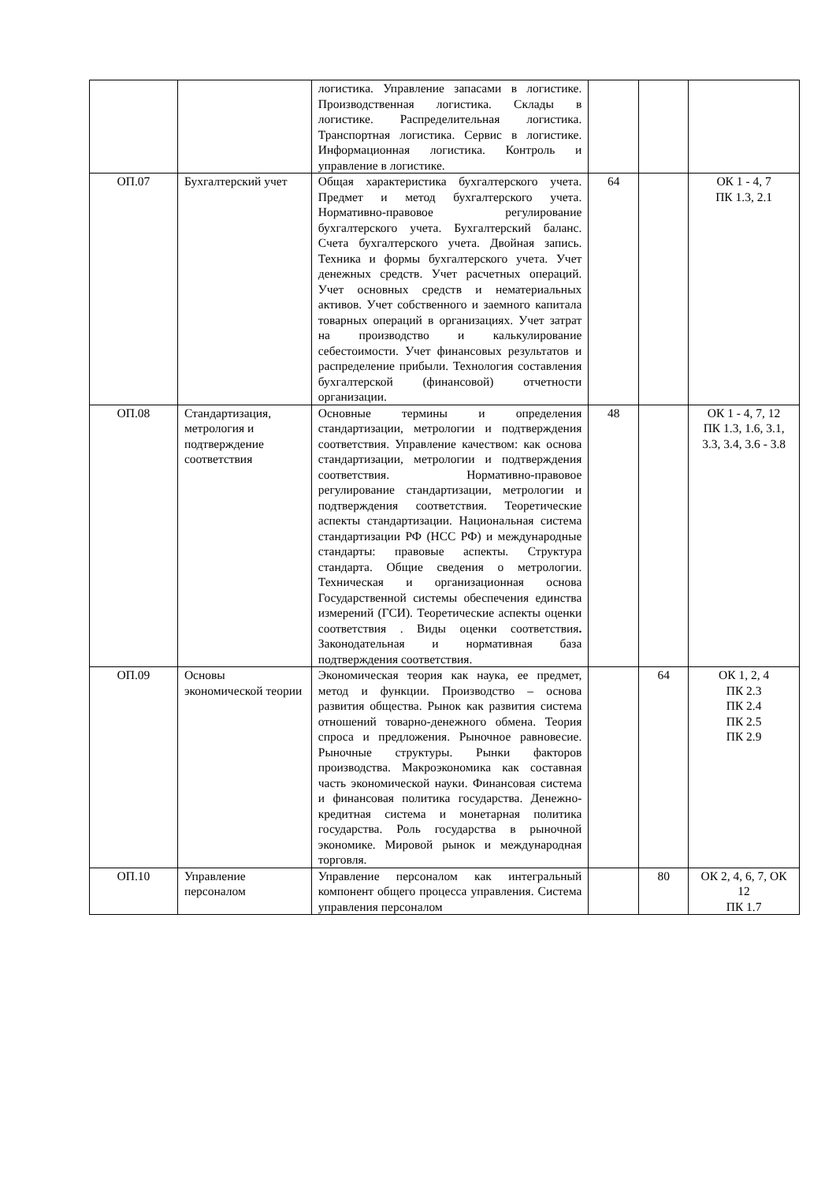| | | логистика. Управление запасами в логистике. Производственная логистика. Склады в логистике. Распределительная логистика. Транспортная логистика. Сервис в логистике. Информационная логистика. Контроль и управление в логистике. | | | |
| ОП.07 | Бухгалтерский учет | Общая характеристика бухгалтерского учета. Предмет и метод бухгалтерского учета. Нормативно-правовое регулирование бухгалтерского учета. Бухгалтерский баланс. Счета бухгалтерского учета. Двойная запись. Техника и формы бухгалтерского учета. Учет денежных средств. Учет расчетных операций. Учет основных средств и нематериальных активов. Учет собственного и заемного капитала товарных операций в организациях. Учет затрат на производство и калькулирование себестоимости. Учет финансовых результатов и распределение прибыли. Технология составления бухгалтерской (финансовой) отчетности организации. | 64 | | ОК 1 - 4, 7 ПК 1.3, 2.1 |
| ОП.08 | Стандартизация, метрология и подтверждение соответствия | Основные термины и определения стандартизации, метрологии и подтверждения соответствия. Управление качеством: как основа стандартизации, метрологии и подтверждения соответствия. Нормативно-правовое регулирование стандартизации, метрологии и подтверждения соответствия. Теоретические аспекты стандартизации. Национальная система стандартизации РФ (НСС РФ) и международные стандарты: правовые аспекты. Структура стандарта. Общие сведения о метрологии. Техническая и организационная основа Государственной системы обеспечения единства измерений (ГСИ). Теоретические аспекты оценки соответствия . Виды оценки соответствия . Законодательная и нормативная база подтверждения соответствия. | 48 | | ОК 1 - 4, 7, 12 ПК 1.3, 1.6, 3.1, 3.3, 3.4, 3.6 - 3.8 |
| ОП.09 | Основы экономической теории | Экономическая теория как наука, ее предмет, метод и функции. Производство – основа развития общества. Рынок как развития система отношений товарно-денежного обмена. Теория спроса и предложения. Рыночное равновесие. Рыночные структуры. Рынки факторов производства. Макроэкономика как составная часть экономической науки. Финансовая система и финансовая политика государства. Денежно-кредитная система и монетарная политика государства. Роль государства в рыночной экономике. Мировой рынок и международная торговля. | | 64 | ОК 1, 2, 4 ПК 2.3 ПК 2.4 ПК 2.5 ПК 2.9 |
| ОП.10 | Управление персоналом | Управление персоналом как интегральный компонент общего процесса управления. Система управления персоналом | | 80 | ОК 2, 4, 6, 7, ОК 12 ПК 1.7 |